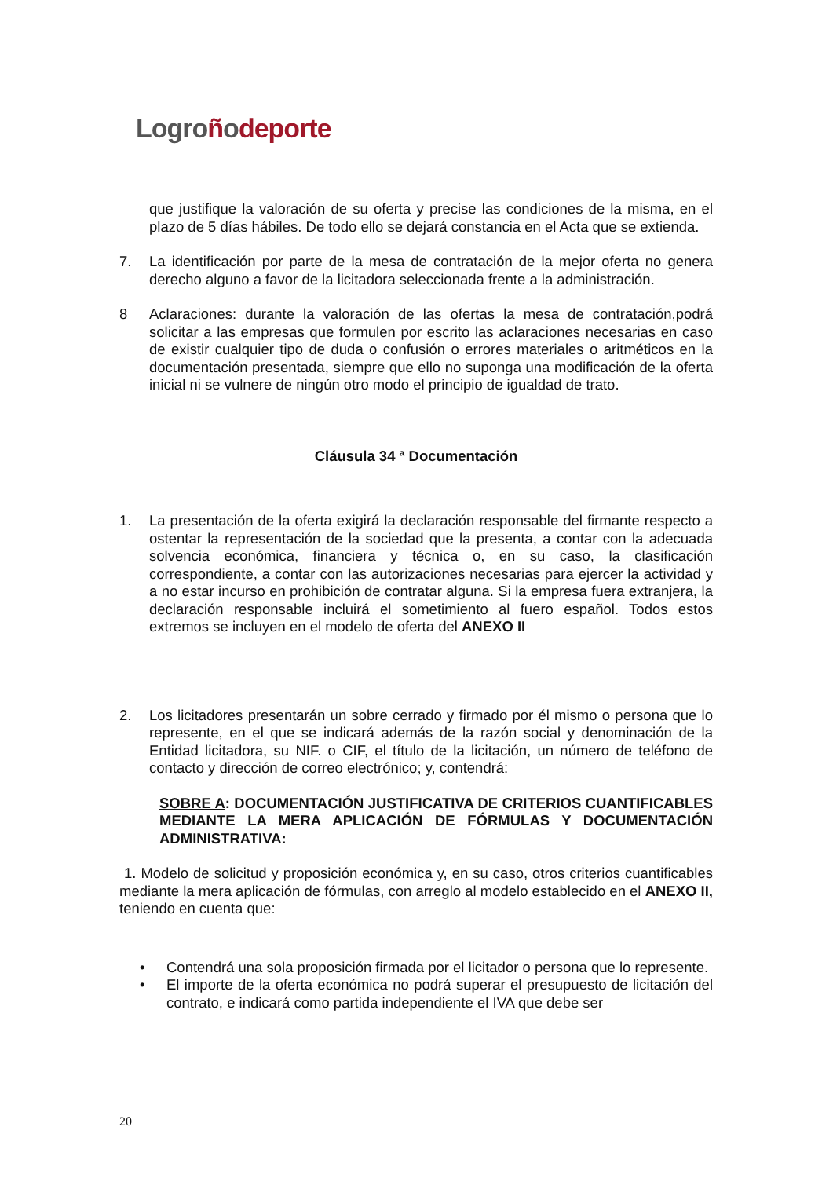Logroñodeporte
que justifique la valoración de su oferta y precise las condiciones de la misma, en el plazo de 5 días hábiles. De todo ello se dejará constancia en el Acta que se extienda.
7. La identificación por parte de la mesa de contratación de la mejor oferta no genera derecho alguno a favor de la licitadora seleccionada frente a la administración.
8 Aclaraciones: durante la valoración de las ofertas la mesa de contratación,podrá solicitar a las empresas que formulen por escrito las aclaraciones necesarias en caso de existir cualquier tipo de duda o confusión o errores materiales o aritméticos en la documentación presentada, siempre que ello no suponga una modificación de la oferta inicial ni se vulnere de ningún otro modo el principio de igualdad de trato.
Cláusula 34 ª Documentación
1. La presentación de la oferta exigirá la declaración responsable del firmante respecto a ostentar la representación de la sociedad que la presenta, a contar con la adecuada solvencia económica, financiera y técnica o, en su caso, la clasificación correspondiente, a contar con las autorizaciones necesarias para ejercer la actividad y a no estar incurso en prohibición de contratar alguna. Si la empresa fuera extranjera, la declaración responsable incluirá el sometimiento al fuero español. Todos estos extremos se incluyen en el modelo de oferta del ANEXO II
2. Los licitadores presentarán un sobre cerrado y firmado por él mismo o persona que lo represente, en el que se indicará además de la razón social y denominación de la Entidad licitadora, su NIF. o CIF, el título de la licitación, un número de teléfono de contacto y dirección de correo electrónico; y, contendrá:
SOBRE A: DOCUMENTACIÓN JUSTIFICATIVA DE CRITERIOS CUANTIFICABLES MEDIANTE LA MERA APLICACIÓN DE FÓRMULAS Y DOCUMENTACIÓN ADMINISTRATIVA:
1. Modelo de solicitud y proposición económica y, en su caso, otros criterios cuantificables mediante la mera aplicación de fórmulas, con arreglo al modelo establecido en el ANEXO II, teniendo en cuenta que:
• Contendrá una sola proposición firmada por el licitador o persona que lo represente.
• El importe de la oferta económica no podrá superar el presupuesto de licitación del contrato, e indicará como partida independiente el IVA que debe ser
20